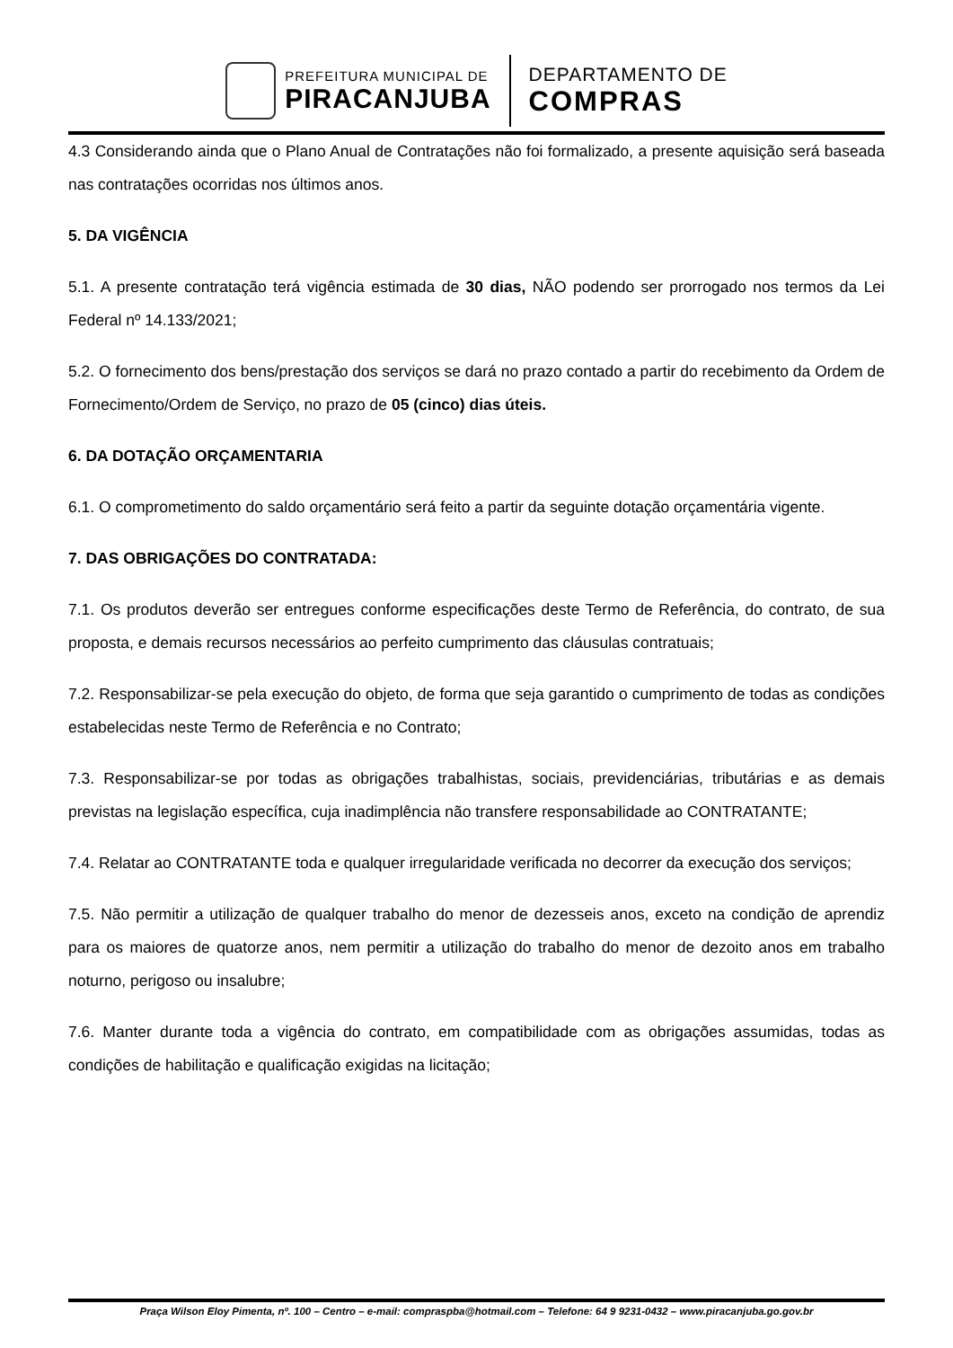PREFEITURA MUNICIPAL DE
PIRACANJUBA
DEPARTAMENTO DE
COMPRAS
4.3 Considerando ainda que o Plano Anual de Contratações não foi formalizado, a presente aquisição será baseada nas contratações ocorridas nos últimos anos.
5. DA VIGÊNCIA
5.1. A presente contratação terá vigência estimada de 30 dias, NÃO podendo ser prorrogado nos termos da Lei Federal nº 14.133/2021;
5.2. O fornecimento dos bens/prestação dos serviços se dará no prazo contado a partir do recebimento da Ordem de Fornecimento/Ordem de Serviço, no prazo de 05 (cinco) dias úteis.
6. DA DOTAÇÃO ORÇAMENTARIA
6.1. O comprometimento do saldo orçamentário será feito a partir da seguinte dotação orçamentária vigente.
7. DAS OBRIGAÇÕES DO CONTRATADA:
7.1. Os produtos deverão ser entregues conforme especificações deste Termo de Referência, do contrato, de sua proposta, e demais recursos necessários ao perfeito cumprimento das cláusulas contratuais;
7.2. Responsabilizar-se pela execução do objeto, de forma que seja garantido o cumprimento de todas as condições estabelecidas neste Termo de Referência e no Contrato;
7.3. Responsabilizar-se por todas as obrigações trabalhistas, sociais, previdenciárias, tributárias e as demais previstas na legislação específica, cuja inadimplência não transfere responsabilidade ao CONTRATANTE;
7.4. Relatar ao CONTRATANTE toda e qualquer irregularidade verificada no decorrer da execução dos serviços;
7.5. Não permitir a utilização de qualquer trabalho do menor de dezesseis anos, exceto na condição de aprendiz para os maiores de quatorze anos, nem permitir a utilização do trabalho do menor de dezoito anos em trabalho noturno, perigoso ou insalubre;
7.6. Manter durante toda a vigência do contrato, em compatibilidade com as obrigações assumidas, todas as condições de habilitação e qualificação exigidas na licitação;
Praça Wilson Eloy Pimenta, nº. 100 – Centro – e-mail: compraspba@hotmail.com – Telefone: 64 9 9231-0432 – www.piracanjuba.go.gov.br